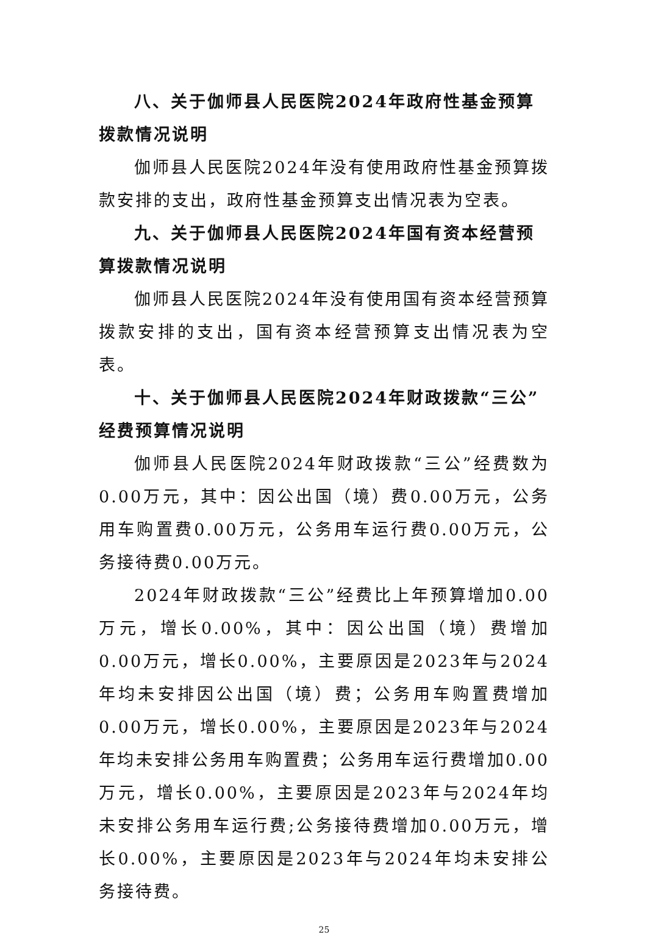八、关于伽师县人民医院2024年政府性基金预算拨款情况说明
伽师县人民医院2024年没有使用政府性基金预算拨款安排的支出，政府性基金预算支出情况表为空表。
九、关于伽师县人民医院2024年国有资本经营预算拨款情况说明
伽师县人民医院2024年没有使用国有资本经营预算拨款安排的支出，国有资本经营预算支出情况表为空表。
十、关于伽师县人民医院2024年财政拨款“三公”经费预算情况说明
伽师县人民医院2024年财政拨款“三公”经费数为0.00万元，其中：因公出国（境）费0.00万元，公务用车购置费0.00万元，公务用车运行费0.00万元，公务接待费0.00万元。
2024年财政拨款“三公”经费比上年预算增加0.00万元，增长0.00%，其中：因公出国（境）费增加0.00万元，增长0.00%，主要原因是2023年与2024年均未安排因公出国（境）费；公务用车购置费增加0.00万元，增长0.00%，主要原因是2023年与2024年均未安排公务用车购置费；公务用车运行费增加0.00万元，增长0.00%，主要原因是2023年与2024年均未安排公务用车运行费;公务接待费增加0.00万元，增长0.00%，主要原因是2023年与2024年均未安排公务接待费。
25